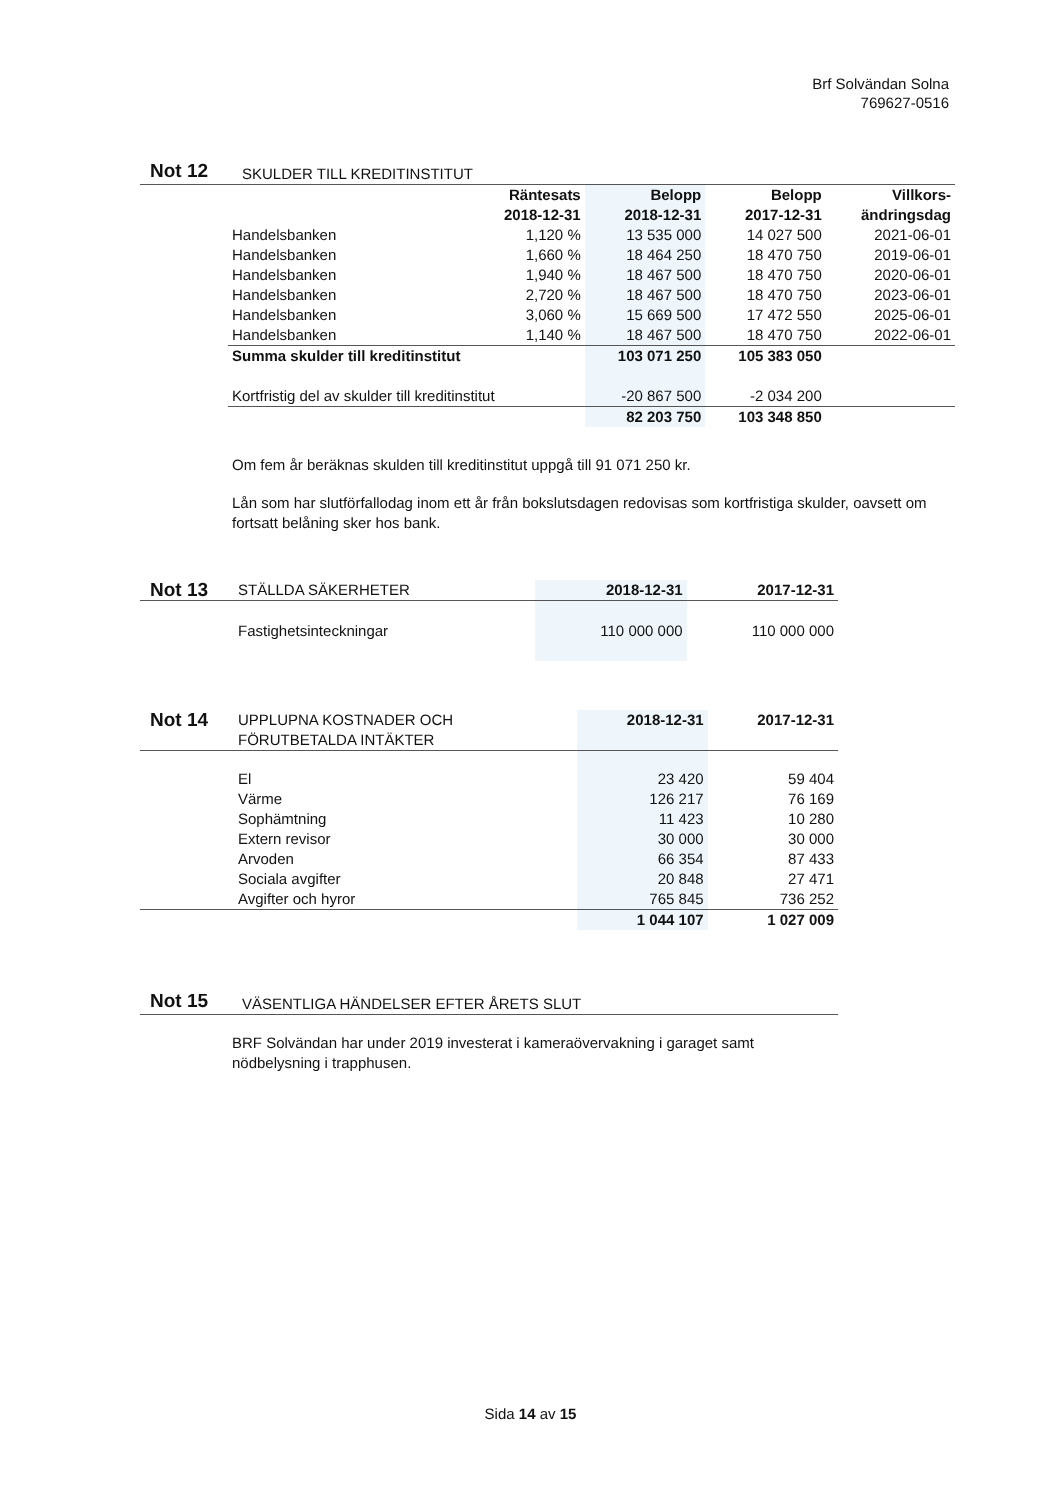Brf Solvändan Solna
769627-0516
Not 12 SKULDER TILL KREDITINSTITUT
| | Räntesats 2018-12-31 | Belopp 2018-12-31 | Belopp 2017-12-31 | Villkors- ändringsdag |
| --- | --- | --- | --- | --- |
| Handelsbanken | 1,120 % | 13 535 000 | 14 027 500 | 2021-06-01 |
| Handelsbanken | 1,660 % | 18 464 250 | 18 470 750 | 2019-06-01 |
| Handelsbanken | 1,940 % | 18 467 500 | 18 470 750 | 2020-06-01 |
| Handelsbanken | 2,720 % | 18 467 500 | 18 470 750 | 2023-06-01 |
| Handelsbanken | 3,060 % | 15 669 500 | 17 472 550 | 2025-06-01 |
| Handelsbanken | 1,140 % | 18 467 500 | 18 470 750 | 2022-06-01 |
| Summa skulder till kreditinstitut | | 103 071 250 | 105 383 050 | |
| Kortfristig del av skulder till kreditinstitut | | -20 867 500 | -2 034 200 | |
| | | 82 203 750 | 103 348 850 | |
Om fem år beräknas skulden till kreditinstitut uppgå till 91 071 250 kr.
Lån som har slutförfallodag inom ett år från bokslutsdagen redovisas som kortfristiga skulder, oavsett om fortsatt belåning sker hos bank.
| Not 13 | STÄLLDA SÄKERHETER | 2018-12-31 | 2017-12-31 |
| | Fastighetsinteckningar | 110 000 000 | 110 000 000 |
| Not 14 | UPPLUPNA KOSTNADER OCH FÖRUTBETALDA INTÄKTER | 2018-12-31 | 2017-12-31 |
| | El | 23 420 | 59 404 |
| | Värme | 126 217 | 76 169 |
| | Sophämtning | 11 423 | 10 280 |
| | Extern revisor | 30 000 | 30 000 |
| | Arvoden | 66 354 | 87 433 |
| | Sociala avgifter | 20 848 | 27 471 |
| | Avgifter och hyror | 765 845 | 736 252 |
| | | 1 044 107 | 1 027 009 |
Not 15 VÄSENTLIGA HÄNDELSER EFTER ÅRETS SLUT
BRF Solvändan har under 2019 investerat i kameraövervakning i garaget samt nödbelysning i trapphusen.
Sida 14 av 15